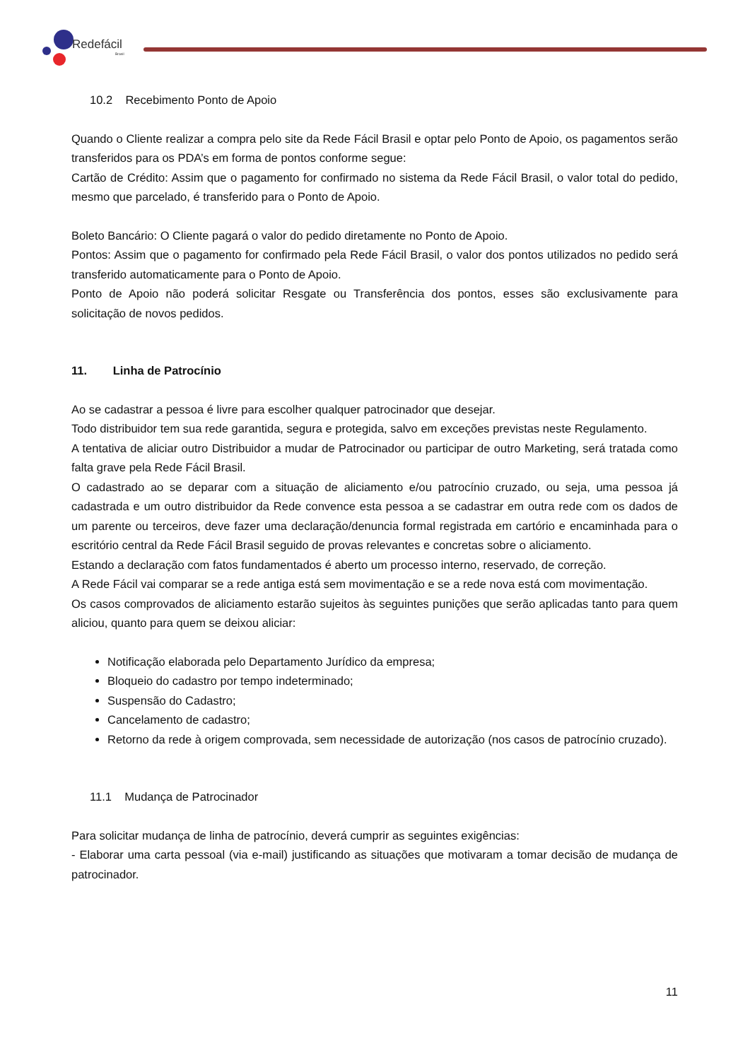Redefácil
Brasil
10.2 Recebimento Ponto de Apoio
Quando o Cliente realizar a compra pelo site da Rede Fácil Brasil e optar pelo Ponto de Apoio, os pagamentos serão transferidos para os PDA’s em forma de pontos conforme segue:
Cartão de Crédito: Assim que o pagamento for confirmado no sistema da Rede Fácil Brasil, o valor total do pedido, mesmo que parcelado, é transferido para o Ponto de Apoio.
Boleto Bancário: O Cliente pagará o valor do pedido diretamente no Ponto de Apoio.
Pontos: Assim que o pagamento for confirmado pela Rede Fácil Brasil, o valor dos pontos utilizados no pedido será transferido automaticamente para o Ponto de Apoio.
Ponto de Apoio não poderá solicitar Resgate ou Transferência dos pontos, esses são exclusivamente para solicitação de novos pedidos.
11. Linha de Patrocínio
Ao se cadastrar a pessoa é livre para escolher qualquer patrocinador que desejar.
Todo distribuidor tem sua rede garantida, segura e protegida, salvo em exceções previstas neste Regulamento.
A tentativa de aliciar outro Distribuidor a mudar de Patrocinador ou participar de outro Marketing, será tratada como falta grave pela Rede Fácil Brasil.
O cadastrado ao se deparar com a situação de aliciamento e/ou patrocínio cruzado, ou seja, uma pessoa já cadastrada e um outro distribuidor da Rede convence esta pessoa a se cadastrar em outra rede com os dados de um parente ou terceiros, deve fazer uma declaração/denuncia formal registrada em cartório e encaminhada para o escritório central da Rede Fácil Brasil seguido de provas relevantes e concretas sobre o aliciamento.
Estando a declaração com fatos fundamentados é aberto um processo interno, reservado, de correção.
A Rede Fácil vai comparar se a rede antiga está sem movimentação e se a rede nova está com movimentação.
Os casos comprovados de aliciamento estarão sujeitos às seguintes punições que serão aplicadas tanto para quem aliciou, quanto para quem se deixou aliciar:
Notificação elaborada pelo Departamento Jurídico da empresa;
Bloqueio do cadastro por tempo indeterminado;
Suspensão do Cadastro;
Cancelamento de cadastro;
Retorno da rede à origem comprovada, sem necessidade de autorização (nos casos de patrocínio cruzado).
11.1 Mudança de Patrocinador
Para solicitar mudança de linha de patrocínio, deverá cumprir as seguintes exigências:
- Elaborar uma carta pessoal (via e-mail) justificando as situações que motivaram a tomar decisão de mudança de patrocinador.
11